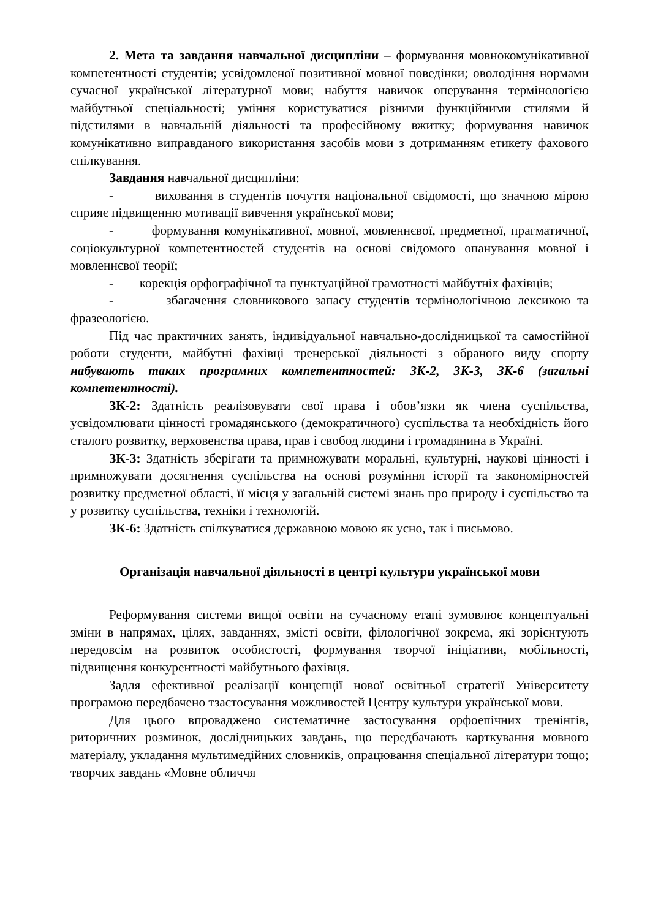2. Мета та завдання навчальної дисципліни – формування мовнокомунікативної компетентності студентів; усвідомленої позитивної мовної поведінки; оволодіння нормами сучасної української літературної мови; набуття навичок оперування термінологією майбутньої спеціальності; уміння користуватися різними функційними стилями й підстилями в навчальній діяльності та професійному вжитку; формування навичок комунікативно виправданого використання засобів мови з дотриманням етикету фахового спілкування.
Завдання навчальної дисципліни:
- виховання в студентів почуття національної свідомості, що значною мірою сприяє підвищенню мотивації вивчення української мови;
- формування комунікативної, мовної, мовленнєвої, предметної, прагматичної, соціокультурної компетентностей студентів на основі свідомого опанування мовної і мовленнєвої теорії;
- корекція орфографічної та пунктуаційної грамотності майбутніх фахівців;
- збагачення словникового запасу студентів термінологічною лексикою та фразеологією.
Під час практичних занять, індивідуальної навчально-дослідницької та самостійної роботи студенти, майбутні фахівці тренерської діяльності з обраного виду спорту набувають таких програмних компетентностей: ЗК-2, ЗК-3, ЗК-6 (загальні компетентності).
ЗК-2: Здатність реалізовувати свої права і обов’язки як члена суспільства, усвідомлювати цінності громадянського (демократичного) суспільства та необхідність його сталого розвитку, верховенства права, прав і свобод людини і громадянина в Україні.
ЗК-3: Здатність зберігати та примножувати моральні, культурні, наукові цінності і примножувати досягнення суспільства на основі розуміння історії та закономірностей розвитку предметної області, її місця у загальній системі знань про природу і суспільство та у розвитку суспільства, техніки і технологій.
ЗК-6: Здатність спілкуватися державною мовою як усно, так і письмово.
Організація навчальної діяльності в центрі культури української мови
Реформування системи вищої освіти на сучасному етапі зумовлює концептуальні зміни в напрямах, цілях, завданнях, змісті освіти, філологічної зокрема, які зорієнтують передовсім на розвиток особистості, формування творчої ініціативи, мобільності, підвищення конкурентності майбутнього фахівця.
Задля ефективної реалізації концепції нової освітньої стратегії Університету програмою передбачено тзастосування можливостей Центру культури української мови.
Для цього впроваджено систематичне застосування орфоепічних тренінгів, риторичних розминок, дослідницьких завдань, що передбачають карткування мовного матеріалу, укладання мультимедійних словників, опрацювання спеціальної літератури тощо; творчих завдань «Мовне обличчя